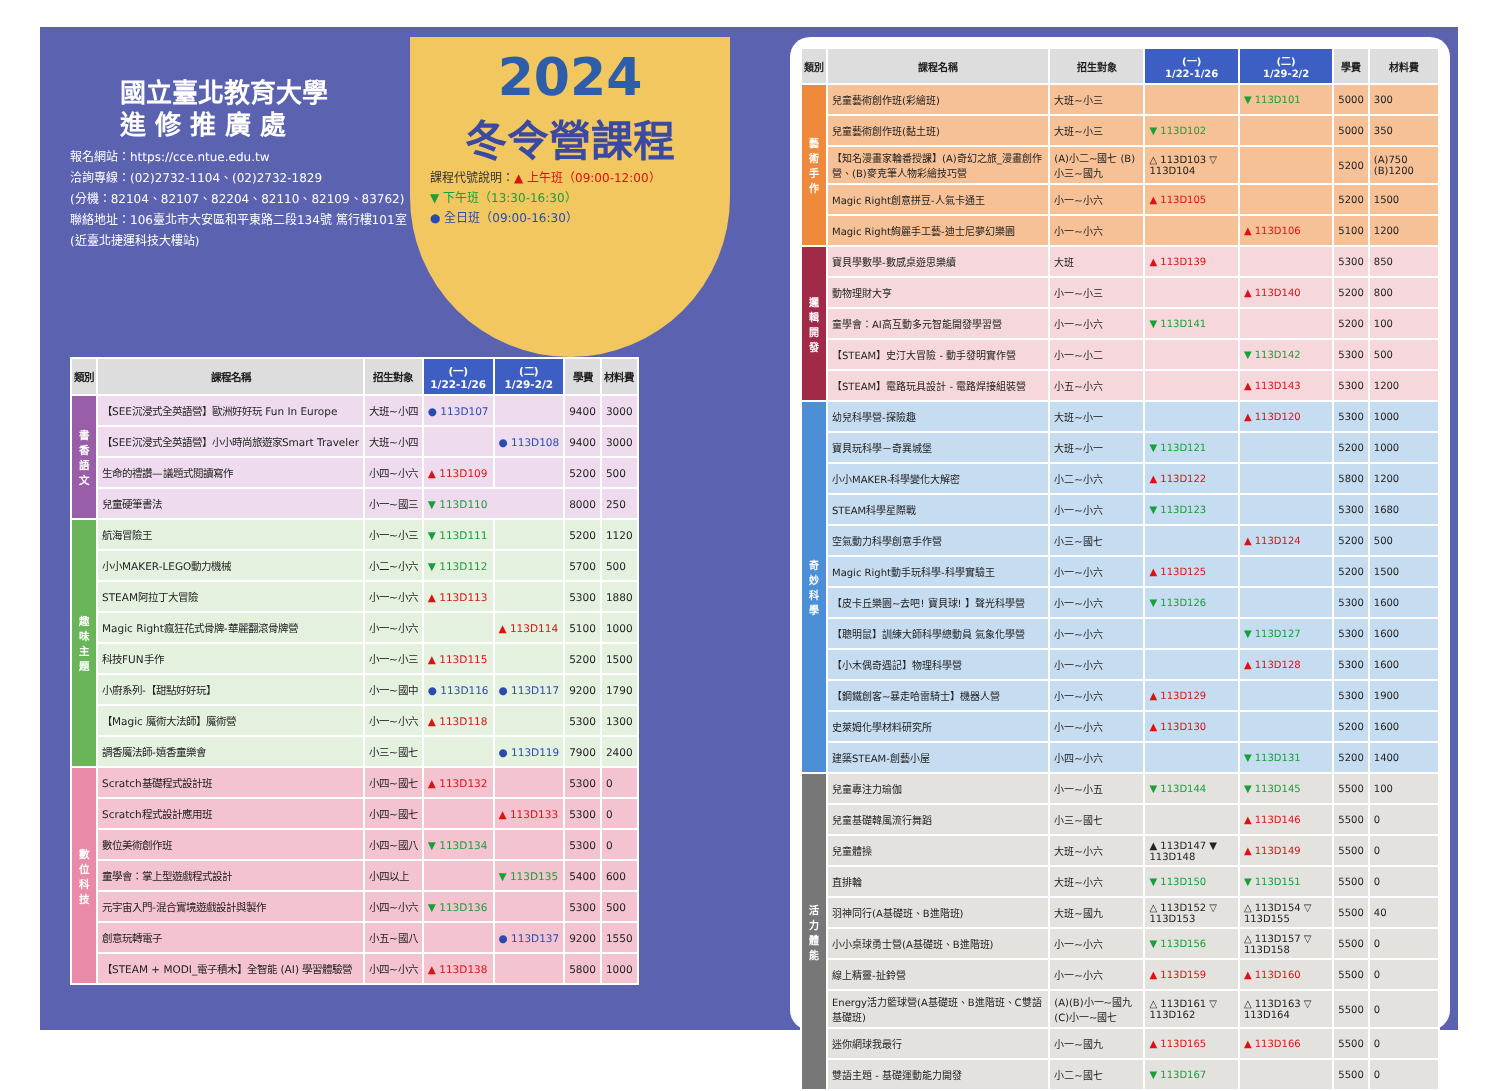國立臺北教育大學
進 修 推 廣 處
報名網站：https://cce.ntue.edu.tw
洽詢專線：(02)2732-1104、(02)2732-1829
(分機：82104、82107、82204、82110、82109、83762)
聯絡地址：106臺北市大安區和平東路二段134號 篤行樓101室(近臺北捷運科技大樓站)
2024
冬令營課程
課程代號說明：▲ 上午班（09:00-12:00）
▼ 下午班（13:30-16:30）
● 全日班（09:00-16:30）
| 類別 | 課程名稱 | 招生對象 | (一) 1/22-1/26 | (二) 1/29-2/2 | 學費 | 材料費 |
| --- | --- | --- | --- | --- | --- | --- |
| 書香語文 | 【SEE沉浸式全英語營】歐洲好好玩 Fun In Europe | 大班~小四 | ● 113D107 | | 9400 | 3000 |
| | 【SEE沉浸式全英語營】小小時尚旅遊家Smart Traveler | 大班~小四 | | ● 113D108 | 9400 | 3000 |
| | 生命的禮讚—議題式閱讀寫作 | 小四~小六 | ▲ 113D109 | | 5200 | 500 |
| | 兒童硬筆書法 | 小一~國三 | ▼ 113D110 | | 8000 | 250 |
| 趣味主題 | 航海冒險王 | 小一~小三 | ▼ 113D111 | | 5200 | 1120 |
| | 小小MAKER-LEGO動力機械 | 小二~小六 | ▼ 113D112 | | 5700 | 500 |
| | STEAM阿拉丁大冒險 | 小一~小六 | ▲ 113D113 | | 5300 | 1880 |
| | Magic Right瘋狂花式骨牌-華麗翻滾骨牌營 | 小一~小六 | | ▲ 113D114 | 5100 | 1000 |
| | 科技FUN手作 | 小一~小三 | ▲ 113D115 | | 5200 | 1500 |
| | 小廚系列-【甜點好好玩】 | 小一~國中 | ● 113D116 | ● 113D117 | 9200 | 1790 |
| | 【Magic 魔術大法師】魔術營 | 小一~小六 | ▲ 113D118 | | 5300 | 1300 |
| | 調香魔法師-嬉香童樂會 | 小三~國七 | | ● 113D119 | 7900 | 2400 |
| 數位科技 | Scratch基礎程式設計班 | 小四~國七 | ▲ 113D132 | | 5300 | 0 |
| | Scratch程式設計應用班 | 小四~國七 | | ▲ 113D133 | 5300 | 0 |
| | 數位美術創作班 | 小四~國八 | ▼ 113D134 | | 5300 | 0 |
| | 童學會：掌上型遊戲程式設計 | 小四以上 | | ▼ 113D135 | 5400 | 600 |
| | 元宇宙入門-混合實境遊戲設計與製作 | 小四~小六 | ▼ 113D136 | | 5300 | 500 |
| | 創意玩轉電子 | 小五~國八 | | ● 113D137 | 9200 | 1550 |
| | 【STEAM + MODI_電子積木】全智能 (AI) 學習體驗營 | 小四~小六 | ▲ 113D138 | | 5800 | 1000 |
| 類別 | 課程名稱 | 招生對象 | (一) 1/22-1/26 | (二) 1/29-2/2 | 學費 | 材料費 |
| --- | --- | --- | --- | --- | --- | --- |
| 藝術手作 | 兒童藝術創作班(彩繪班) | 大班~小三 | | ▼ 113D101 | 5000 | 300 |
| | 兒童藝術創作班(黏土班) | 大班~小三 | ▼ 113D102 | | 5000 | 350 |
| | 【知名漫畫家輪番授課】(A)奇幻之旅_漫畫創作營、(B)麥克筆人物彩繪技巧營 | (A)小二~國七 (B)小三~國九 | △ 113D103 ▽ 113D104 | | 5200 | (A)750 (B)1200 |
| | Magic Right創意拼豆-人氣卡通王 | 小一~小六 | ▲ 113D105 | | 5200 | 1500 |
| | Magic Right絢麗手工藝-迪士尼夢幻樂園 | 小一~小六 | | ▲ 113D106 | 5100 | 1200 |
| 邏輯開發 | 寶貝學數學-數感桌遊思樂續 | 大班 | ▲ 113D139 | | 5300 | 850 |
| | 動物理財大亨 | 小一~小三 | | ▲ 113D140 | 5200 | 800 |
| | 童學會：AI高互動多元智能開發學習營 | 小一~小六 | ▼ 113D141 | | 5200 | 100 |
| | 【STEAM】史汀大冒險 - 動手發明實作營 | 小一~小二 | | ▼ 113D142 | 5300 | 500 |
| | 【STEAM】電路玩具設計 - 電路焊接組裝營 | 小五~小六 | | ▲ 113D143 | 5300 | 1200 |
| 奇妙科學 | 幼兒科學營-探險趣 | 大班~小一 | | ▲ 113D120 | 5300 | 1000 |
| | 寶貝玩科學－奇異城堡 | 大班~小一 | ▼ 113D121 | | 5200 | 1000 |
| | 小小MAKER-科學變化大解密 | 小二~小六 | ▲ 113D122 | | 5800 | 1200 |
| | STEAM科學星際戰 | 小一~小六 | ▼ 113D123 | | 5300 | 1680 |
| | 空氣動力科學創意手作營 | 小三~國七 | | ▲ 113D124 | 5200 | 500 |
| | Magic Right動手玩科學-科學實驗王 | 小一~小六 | ▲ 113D125 | | 5200 | 1500 |
| | 【皮卡丘樂園~去吧! 寶貝球! 】聲光科學營 | 小一~小六 | ▼ 113D126 | | 5300 | 1600 |
| | 【聰明鼠】訓練大師科學總動員 氣象化學營 | 小一~小六 | | ▼ 113D127 | 5300 | 1600 |
| | 【小木偶奇遇記】物理科學營 | 小一~小六 | | ▲ 113D128 | 5300 | 1600 |
| | 【鋼鐵創客~暴走哈雷騎士】機器人營 | 小一~小六 | ▲ 113D129 | | 5300 | 1900 |
| | 史萊姆化學材料研究所 | 小一~小六 | ▲ 113D130 | | 5200 | 1600 |
| | 建築STEAM-創藝小屋 | 小四~小六 | | ▼ 113D131 | 5200 | 1400 |
| 活力體能 | 兒童專注力瑜伽 | 小一~小五 | ▼ 113D144 | ▼ 113D145 | 5500 | 100 |
| | 兒童基礎韓風流行舞蹈 | 小三~國七 | | ▲ 113D146 | 5500 | 0 |
| | 兒童體操 | 大班~小六 | ▲ 113D147 ▼ 113D148 | ▲ 113D149 | 5500 | 0 |
| | 直排輪 | 大班~小六 | ▼ 113D150 | ▼ 113D151 | 5500 | 0 |
| | 羽神同行(A基礎班、B進階班) | 大班~國九 | △ 113D152 ▽ 113D153 | △ 113D154 ▽ 113D155 | 5500 | 40 |
| | 小小桌球勇士營(A基礎班、B進階班) | 小一~小六 | ▼ 113D156 | △ 113D157 ▽ 113D158 | 5500 | 0 |
| | 線上精靈-扯鈴營 | 小一~小六 | ▲ 113D159 | ▲ 113D160 | 5500 | 0 |
| | Energy活力籃球營(A基礎班、B進階班、C雙語基礎班) | (A)(B)小一~國九 (C)小一~國七 | △ 113D161 ▽ 113D162 | △ 113D163 ▽ 113D164 | 5500 | 0 |
| | 迷你網球我最行 | 小一~國九 | ▲ 113D165 | ▲ 113D166 | 5500 | 0 |
| | 雙語主題 - 基礎運動能力開發 | 小二~國七 | ▼ 113D167 | | 5500 | 0 |